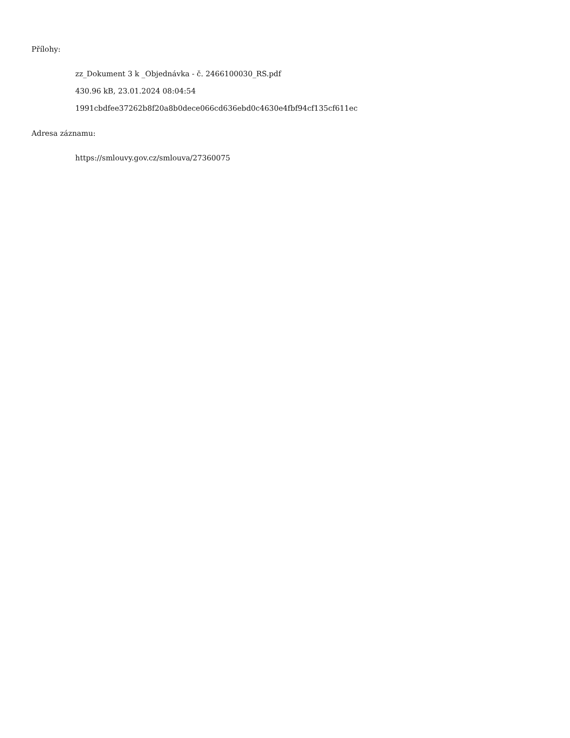Přílohy:
zz_Dokument 3 k _Objednávka - č. 2466100030_RS.pdf
430.96 kB, 23.01.2024 08:04:54
1991cbdfee37262b8f20a8b0dece066cd636ebd0c4630e4fbf94cf135cf611ec
Adresa záznamu:
https://smlouvy.gov.cz/smlouva/27360075